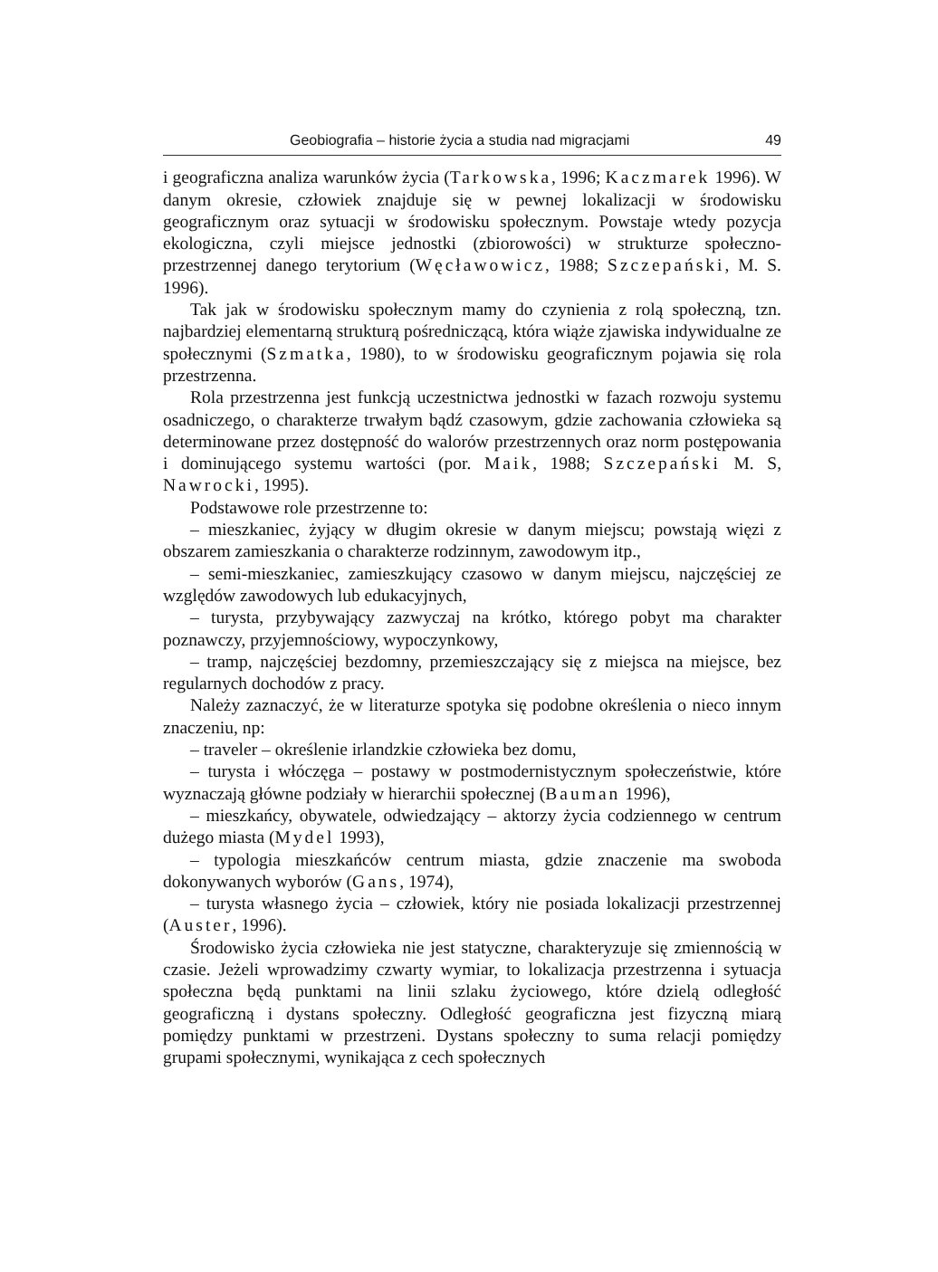Geobiografia – historie życia a studia nad migracjami 49
i geograficzna analiza warunków życia (Tarkowska, 1996; Kaczmarek 1996). W danym okresie, człowiek znajduje się w pewnej lokalizacji w środowisku geograficznym oraz sytuacji w środowisku społecznym. Powstaje wtedy pozycja ekologiczna, czyli miejsce jednostki (zbiorowości) w strukturze społeczno-przestrzennej danego terytorium (Węcławowicz, 1988; Szczepański, M. S. 1996).
Tak jak w środowisku społecznym mamy do czynienia z rolą społeczną, tzn. najbardziej elementarną strukturą pośredniczącą, która wiąże zjawiska indywidualne ze społecznymi (Szmatka, 1980), to w środowisku geograficznym pojawia się rola przestrzenna.
Rola przestrzenna jest funkcją uczestnictwa jednostki w fazach rozwoju systemu osadniczego, o charakterze trwałym bądź czasowym, gdzie zachowania człowieka są determinowane przez dostępność do walorów przestrzennych oraz norm postępowania i dominującego systemu wartości (por. Maik, 1988; Szczepański M. S, Nawrocki, 1995).
Podstawowe role przestrzenne to:
– mieszkaniec, żyjący w długim okresie w danym miejscu; powstają więzi z obszarem zamieszkania o charakterze rodzinnym, zawodowym itp.,
– semi-mieszkaniec, zamieszkujący czasowo w danym miejscu, najczęściej ze względów zawodowych lub edukacyjnych,
– turysta, przybywający zazwyczaj na krótko, którego pobyt ma charakter poznawczy, przyjemnościowy, wypoczynkowy,
– tramp, najczęściej bezdomny, przemieszczający się z miejsca na miejsce, bez regularnych dochodów z pracy.
Należy zaznaczyć, że w literaturze spotyka się podobne określenia o nieco innym znaczeniu, np:
– traveler – określenie irlandzkie człowieka bez domu,
– turysta i włóczęga – postawy w postmodernistycznym społeczeństwie, które wyznaczają główne podziały w hierarchii społecznej (Bauman 1996),
– mieszkańcy, obywatele, odwiedzający – aktorzy życia codziennego w centrum dużego miasta (Mydel 1993),
– typologia mieszkańców centrum miasta, gdzie znaczenie ma swoboda dokonywanych wyborów (Gans, 1974),
– turysta własnego życia – człowiek, który nie posiada lokalizacji przestrzennej (Auster, 1996).
Środowisko życia człowieka nie jest statyczne, charakteryzuje się zmiennością w czasie. Jeżeli wprowadzimy czwarty wymiar, to lokalizacja przestrzenna i sytuacja społeczna będą punktami na linii szlaku życiowego, które dzielą odległość geograficzną i dystans społeczny. Odległość geograficzna jest fizyczną miarą pomiędzy punktami w przestrzeni. Dystans społeczny to suma relacji pomiędzy grupami społecznymi, wynikająca z cech społecznych